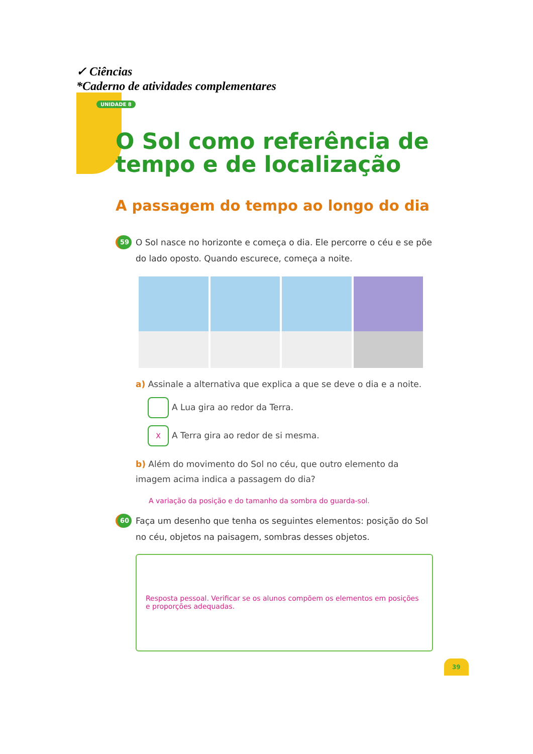✓ Ciências
*Caderno de atividades complementares
UNIDADE 8
O Sol como referência de tempo e de localização
A passagem do tempo ao longo do dia
59 O Sol nasce no horizonte e começa o dia. Ele percorre o céu e se põe do lado oposto. Quando escurece, começa a noite.
a) Assinale a alternativa que explica a que se deve o dia e a noite.
A Lua gira ao redor da Terra.
X A Terra gira ao redor de si mesma.
b) Além do movimento do Sol no céu, que outro elemento da imagem acima indica a passagem do dia?
A variação da posição e do tamanho da sombra do guarda-sol.
60 Faça um desenho que tenha os seguintes elementos: posição do Sol no céu, objetos na paisagem, sombras desses objetos.
Resposta pessoal. Verificar se os alunos compõem os elementos em posições e proporções adequadas.
39